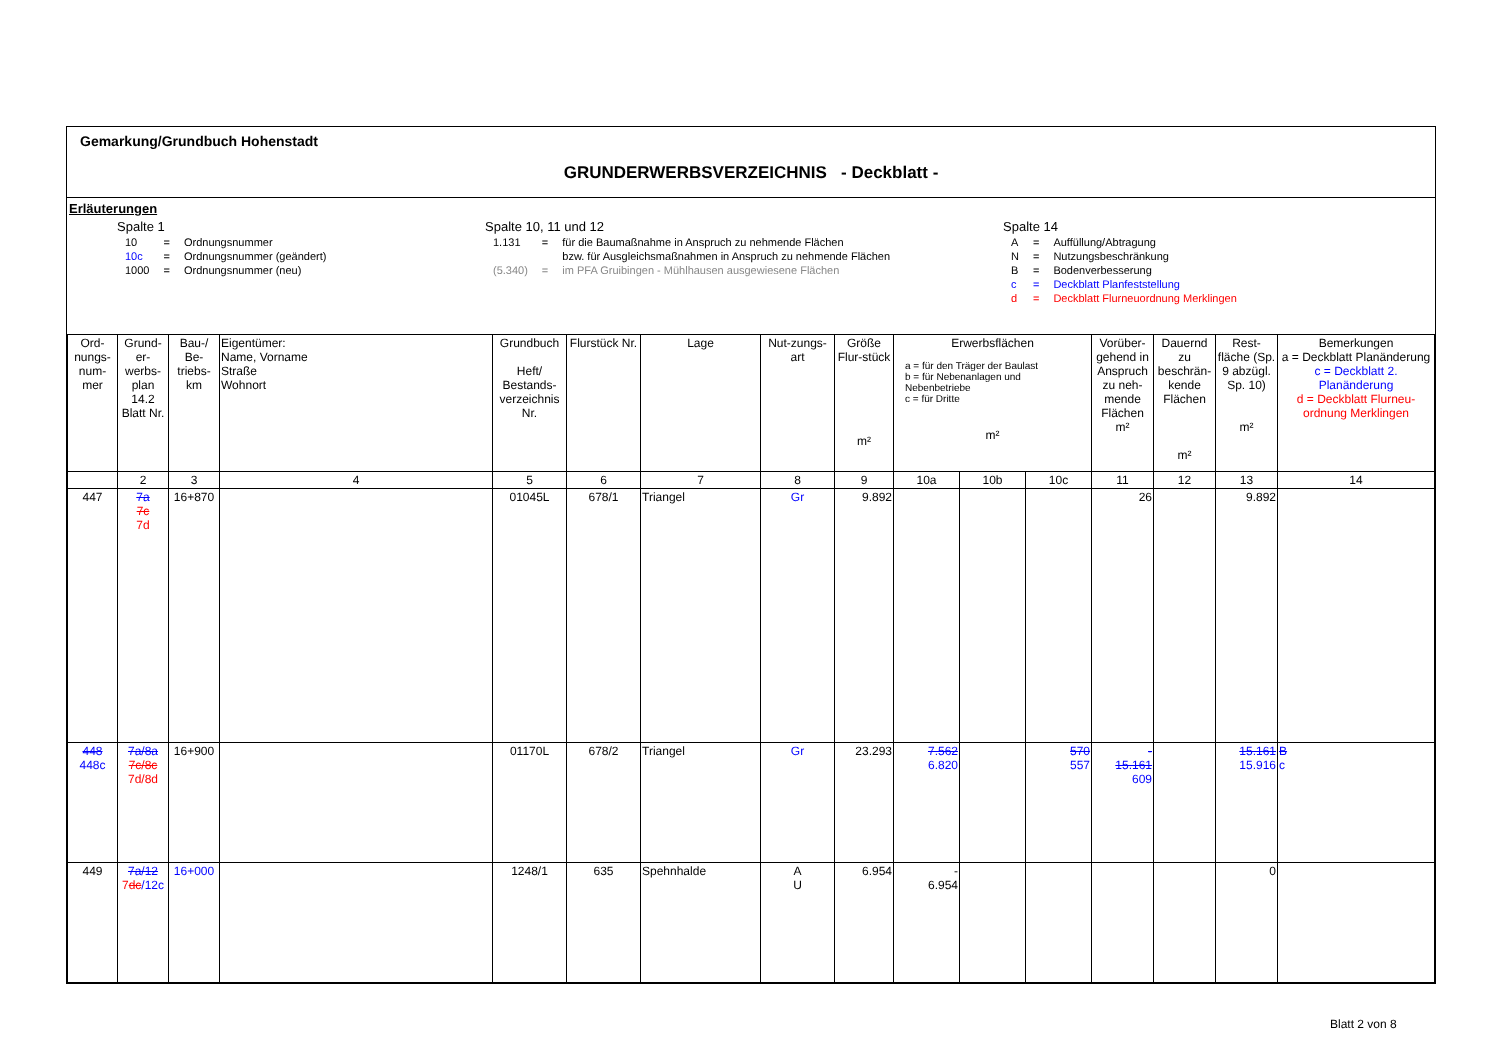Gemarkung/Grundbuch Hohenstadt
GRUNDERWERBSVERZEICHNIS - Deckblatt -
Erläuterungen
Spalte 1
| 10 | = | Ordnungsnummer |
| 10c | = | Ordnungsnummer (geändert) |
| 1000 | = | Ordnungsnummer (neu) |
Spalte 10, 11 und 12
| 1.131 | = | für die Baumaßnahme in Anspruch zu nehmende Flächen |
| | | bzw. für Ausgleichsmaßnahmen in Anspruch zu nehmende Flächen |
| (5.340) | = | im PFA Gruibingen - Mühlhausen ausgewiesene Flächen |
Spalte 14
| A | = | Auffüllung/Abtragung |
| N | = | Nutzungsbeschränkung |
| B | = | Bodenverbesserung |
| c | = | Deckblatt Planfeststellung |
| d | = | Deckblatt Flurneuordnung Merklingen |
| Ord-nungs-num-mer | Grund-er-werbs-plan 14.2 Blatt Nr. | Bau-/ Be-triebs-km | Eigentümer: Name, Vorname Straße Wohnort | Grundbuch Heft/ Bestands-verzeichnis Nr. | Flurstück Nr. | Lage | Nut-zungs-art | Größe Flur-stück m² | Erwerbsflächen a = für den Träger der Baulast b = für Nebenanlagen und Nebenbetriebe c = für Dritte m² | | | Vorüber-gehend in Anspruch zu neh-mende Flächen m² | Dauernd zu beschrän-kende Flächen m² | Rest-fläche (Sp. 9 abzügl. Sp. 10) m² | Bemerkungen a = Deckblatt Planänderung c = Deckblatt 2. Planänderung d = Deckblatt Flurneu-ordnung Merklingen |
| --- | --- | --- | --- | --- | --- | --- | --- | --- | --- | --- | --- | --- | --- | --- | --- |
| | 2 | 3 | 4 | 5 | 6 | 7 | 8 | 9 | 10a | 10b | 10c | 11 | 12 | 13 | 14 |
| 447 | 7a 7c 7d | 16+870 | | 01045L | 678/1 | Triangel | Gr | 9.892 | | | | 26 | | 9.892 | |
| 448 448c | 7a/8a 7c/8c 7d/8d | 16+900 | | 01170L | 678/2 | Triangel | Gr | 23.293 | 7.562 6.820 | | 570 557 | - 15.161 609 | | 15.161 15.916 | B c |
| 449 | 7a/12 7 dc /12c | 16+000 | | 1248/1 | 635 | Spehnhalde | A U | 6.954 | - 6.954 | | | | | 0 | |
Blatt 2 von 8